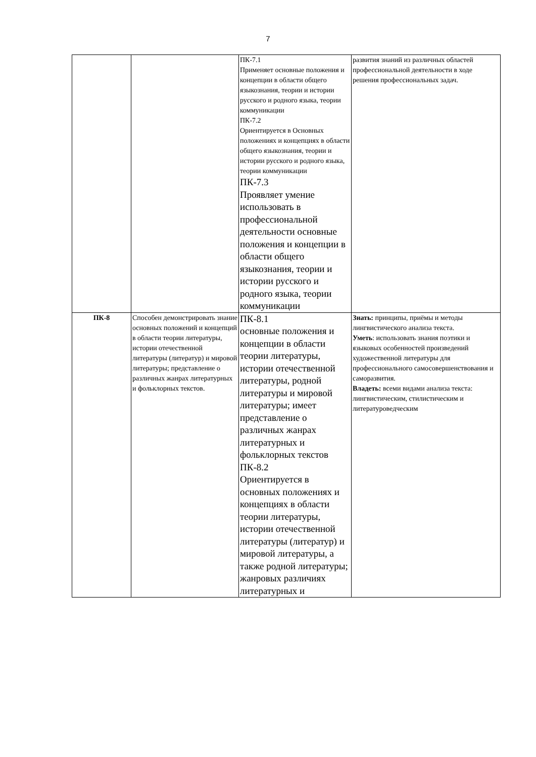7
| | | ПК-7.1 Применяет основные положения и концепции в области общего языкознания, теории и истории русского и родного языка, теории коммуникации ПК-7.2 Ориентируется в Основных положениях и концепциях в области общего языкознания, теории и истории русского и родного языка, теории коммуникации ПК-7.3 Проявляет умение использовать в профессиональной деятельности основные положения и концепции в области общего языкознания, теории и истории русского и родного языка, теории коммуникации | развития знаний из различных областей профессиональной деятельности в ходе решения профессиональных задач. |
| ПК-8 | Способен демонстрировать знание основных положений и концепций в области теории литературы, истории отечественной литературы (литератур) и мировой литературы; представление о различных жанрах литературных и фольклорных текстов. | ПК-8.1 основные положения и концепции в области теории литературы, истории отечественной литературы, родной литературы и мировой литературы; имеет представление о различных жанрах литературных и фольклорных текстов ПК-8.2 Ориентируется в основных положениях и концепциях в области теории литературы, истории отечественной литературы (литератур) и мировой литературы, а также родной литературы; жанровых различиях литературных и | Знать: принципы, приёмы и методы лингвистического анализа текста. Уметь : использовать знания поэтики и языковых особенностей произведений художественной литературы для профессионального самосовершенствования и саморазвития. Владеть: всеми видами анализа текста: лингвистическим, стилистическим и литературоведческим |